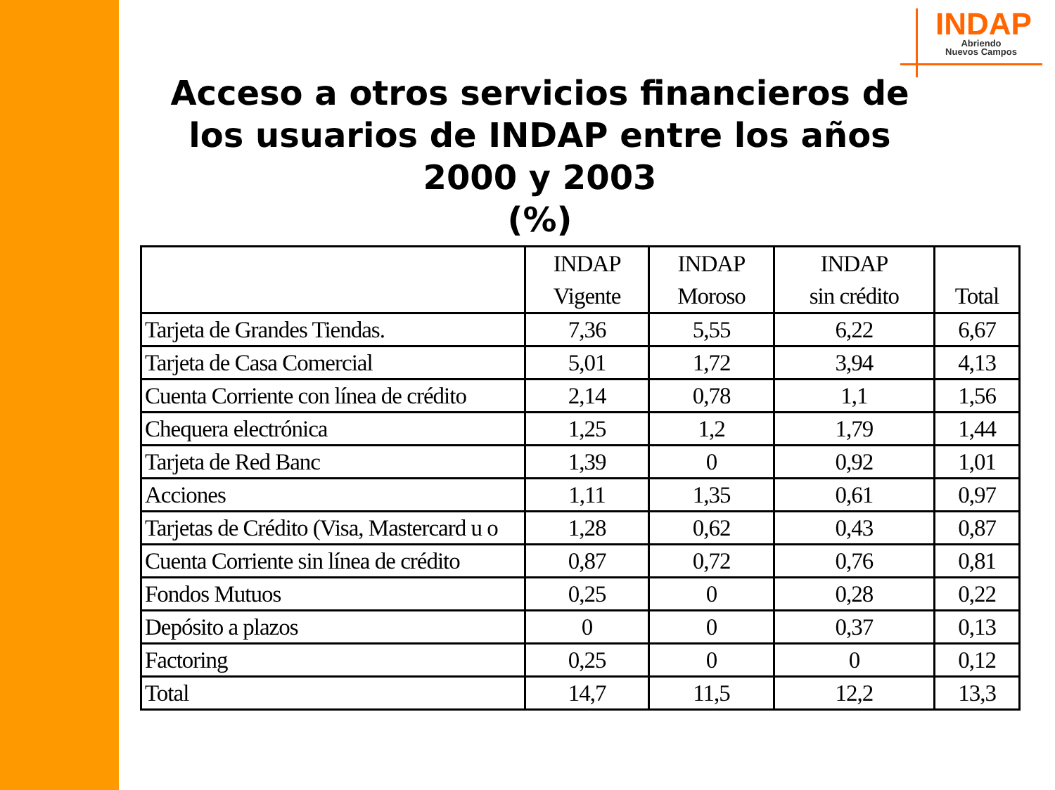INDAP
Abriendo
Nuevos Campos
Acceso a otros servicios financieros de los usuarios de INDAP entre los años 2000 y 2003
(%)
| | INDAP Vigente | INDAP Moroso | INDAP sin crédito | Total |
| --- | --- | --- | --- | --- |
| Tarjeta de Grandes Tiendas. | 7,36 | 5,55 | 6,22 | 6,67 |
| Tarjeta de Casa Comercial | 5,01 | 1,72 | 3,94 | 4,13 |
| Cuenta Corriente con línea de crédito | 2,14 | 0,78 | 1,1 | 1,56 |
| Chequera electrónica | 1,25 | 1,2 | 1,79 | 1,44 |
| Tarjeta de Red Banc | 1,39 | 0 | 0,92 | 1,01 |
| Acciones | 1,11 | 1,35 | 0,61 | 0,97 |
| Tarjetas de Crédito (Visa, Mastercard u o | 1,28 | 0,62 | 0,43 | 0,87 |
| Cuenta Corriente sin línea de crédito | 0,87 | 0,72 | 0,76 | 0,81 |
| Fondos Mutuos | 0,25 | 0 | 0,28 | 0,22 |
| Depósito a plazos | 0 | 0 | 0,37 | 0,13 |
| Factoring | 0,25 | 0 | 0 | 0,12 |
| Total | 14,7 | 11,5 | 12,2 | 13,3 |